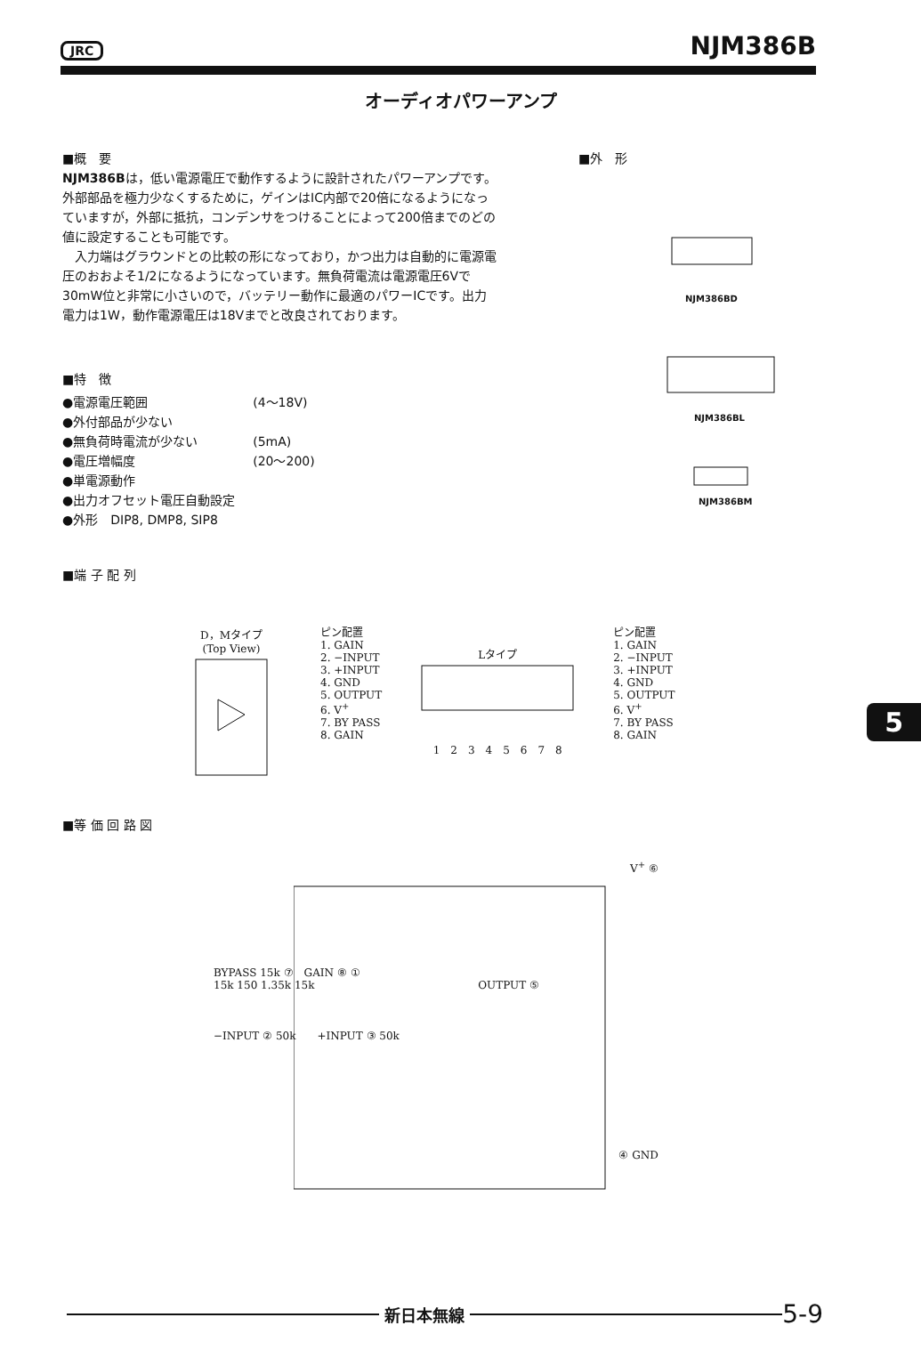JRC NJM386B
オーディオパワーアンプ
■概　要
NJM386Bは，低い電源電圧で動作するように設計されたパワーアンプです。外部部品を極力少なくするために，ゲインはIC内部で20倍になるようになっていますが，外部に抵抗，コンデンサをつけることによって200倍までのどの値に設定することも可能です。
　入力端はグラウンドとの比較の形になっており，かつ出力は自動的に電源電圧のおおよそ1/2になるようになっています。無負荷電流は電源電圧6Vで30mW位と非常に小さいので，バッテリー動作に最適のパワーICです。出力電力は1W，動作電源電圧は18Vまでと改良されております。
■特　徴
| ●電源電圧範囲 | (4～18V) |
| ●外付部品が少ない | |
| ●無負荷時電流が少ない | (5mA) |
| ●電圧増幅度 | (20～200) |
| ●単電源動作 | |
| ●出力オフセット電圧自動設定 | |
| ●外形 DIP8, DMP8, SIP8 | |
■端 子 配 列
■外　形
NJM386BD
NJM386BL
NJM386BM
D，Mタイプ
(Top View)
ピン配置
1. GAIN
2. −INPUT
3. +INPUT
4. GND
5. OUTPUT
6. V<sup>+</sup>
7. BY PASS
8. GAIN
Lタイプ1　2　3　4　5　6　7　8
ピン配置
1. GAIN
2. −INPUT
3. +INPUT
4. GND
5. OUTPUT
6. V<sup>+</sup>
7. BY PASS
8. GAIN
■等 価 回 路 図
V<sup>+</sup> ⑥
BYPASS 15k ⑦　GAIN ⑧ ①
15k 150 1.35k 15k OUTPUT ⑤
−INPUT ② 50k　　+INPUT ③ 50k
④ GND
5
新日本無線
5-9